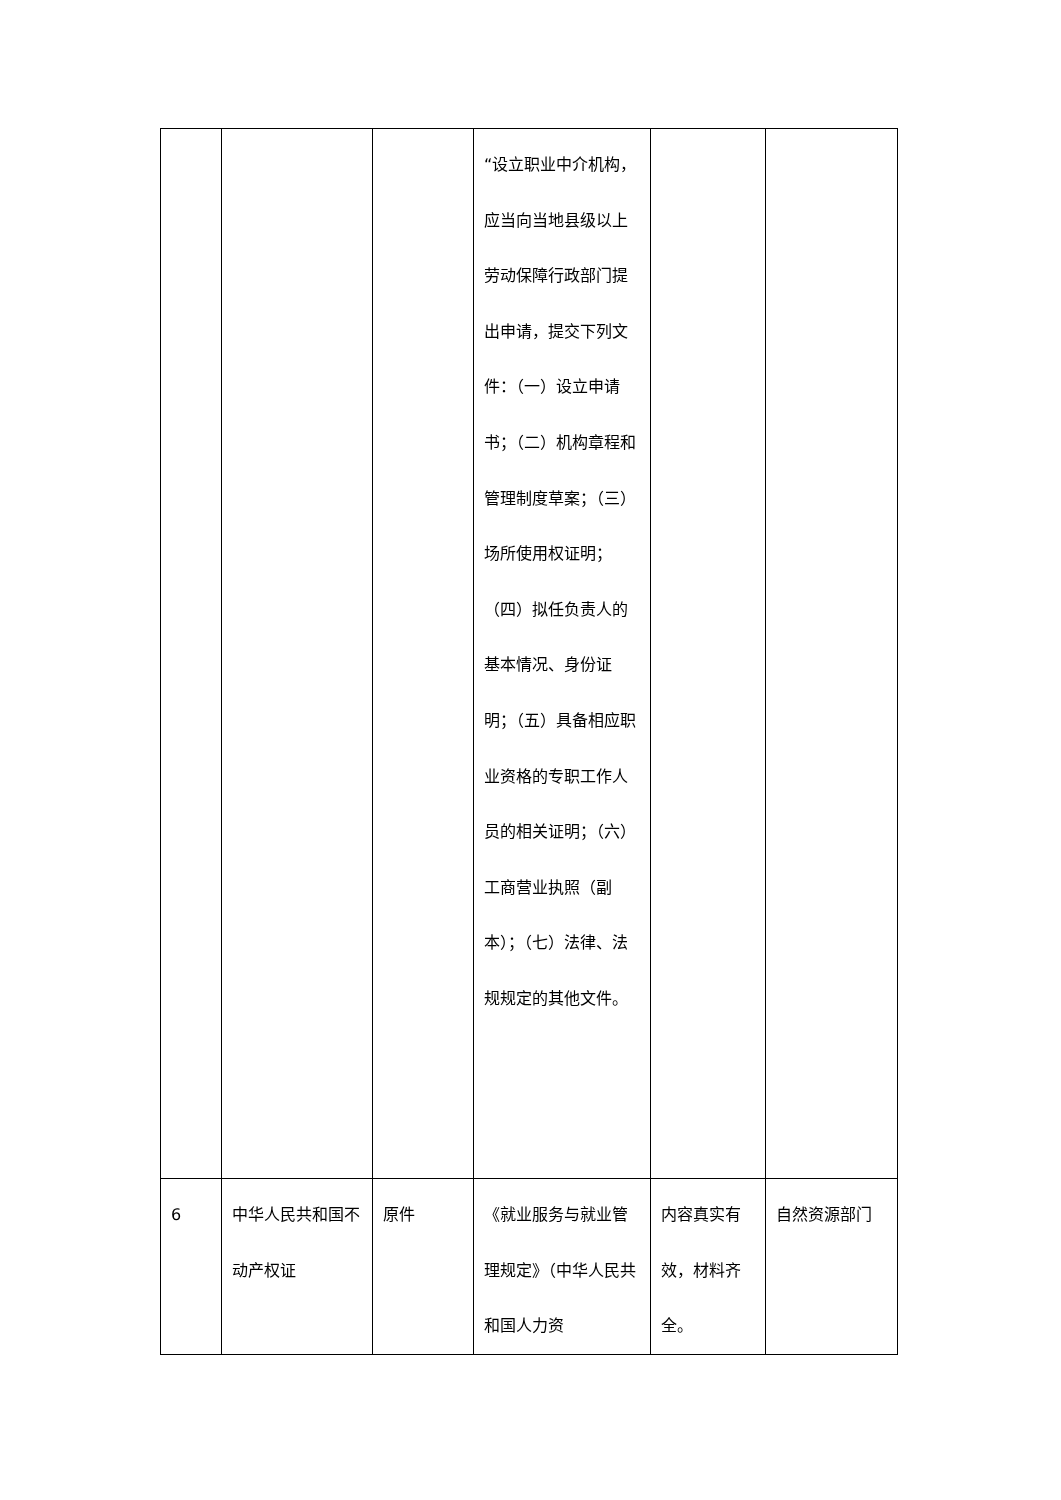| | | | “设立职业中介机构，应当向当地县级以上劳动保障行政部门提出申请，提交下列文件：（一）设立申请书；（二）机构章程和管理制度草案；（三）场所使用权证明；（四）拟任负责人的基本情况、身份证明；（五）具备相应职业资格的专职工作人员的相关证明；（六）工商营业执照（副本）；（七）法律、法规规定的其他文件。 | | |
| 6 | 中华人民共和国不动产权证 | 原件 | 《就业服务与就业管理规定》（中华人民共和国人力资 | 内容真实有效，材料齐全。 | 自然资源部门 |